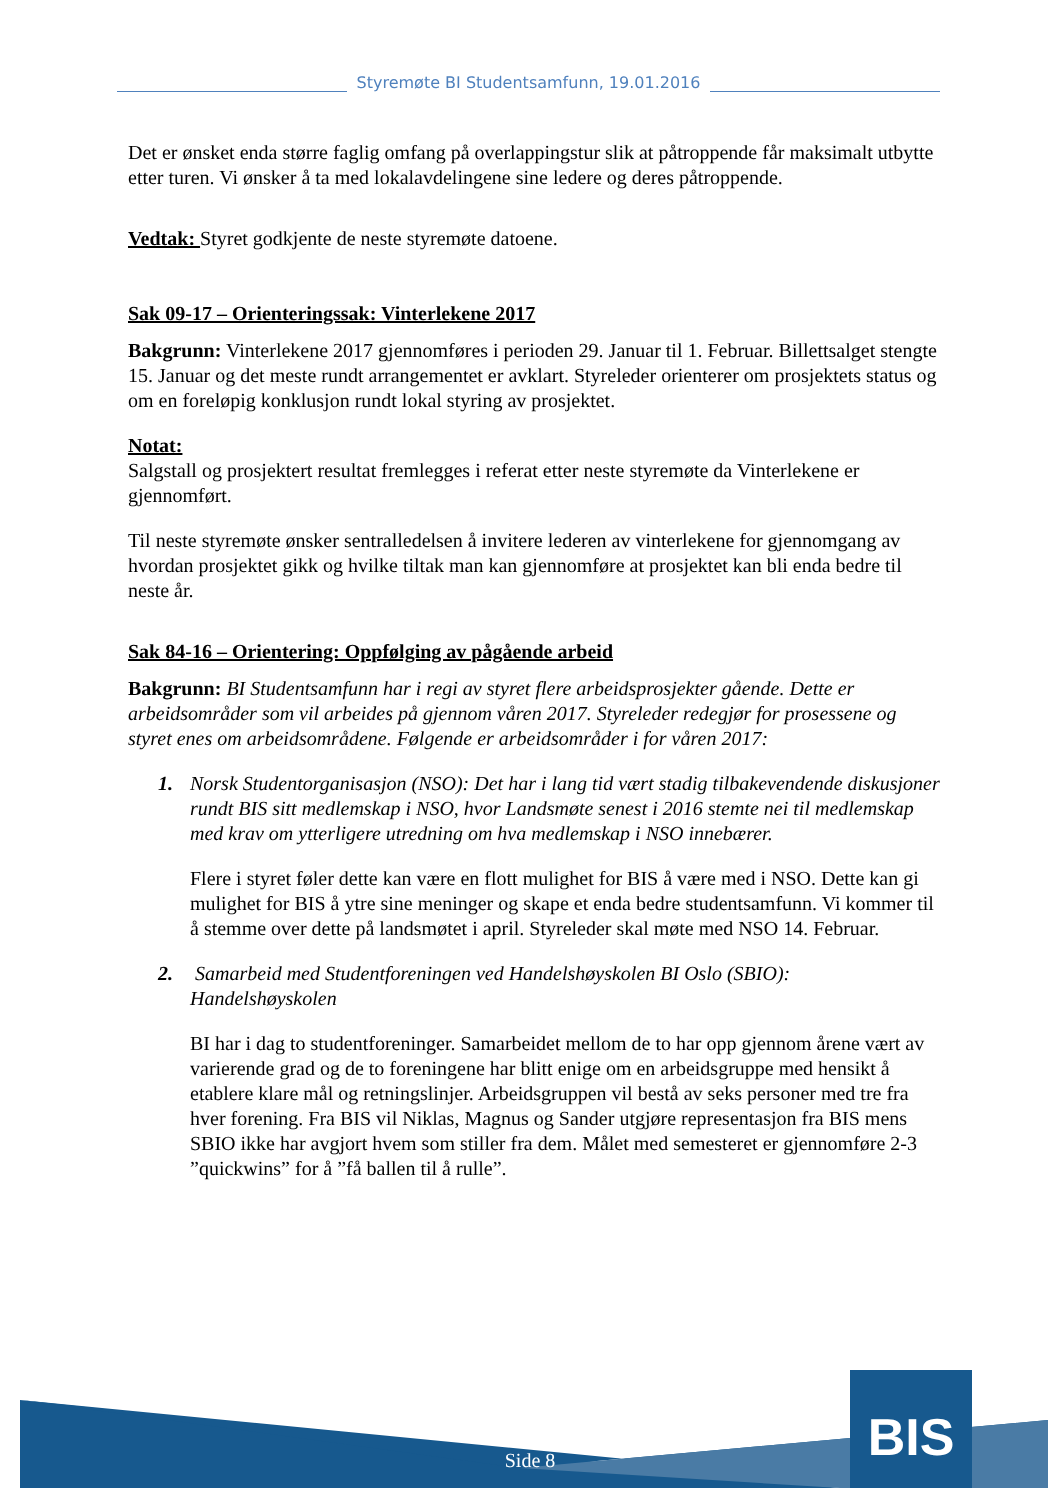Styremøte BI Studentsamfunn, 19.01.2016
Det er ønsket enda større faglig omfang på overlappingstur slik at påtroppende får maksimalt utbytte etter turen. Vi ønsker å ta med lokalavdelingene sine ledere og deres påtroppende.
Vedtak: Styret godkjente de neste styremøte datoene.
Sak 09-17 – Orienteringssak: Vinterlekene 2017
Bakgrunn: Vinterlekene 2017 gjennomføres i perioden 29. Januar til 1. Februar. Billettsalget stengte 15. Januar og det meste rundt arrangementet er avklart. Styreleder orienterer om prosjektets status og om en foreløpig konklusjon rundt lokal styring av prosjektet.
Notat:
Salgstall og prosjektert resultat fremlegges i referat etter neste styremøte da Vinterlekene er gjennomført.
Til neste styremøte ønsker sentralledelsen å invitere lederen av vinterlekene for gjennomgang av hvordan prosjektet gikk og hvilke tiltak man kan gjennomføre at prosjektet kan bli enda bedre til neste år.
Sak 84-16 – Orientering: Oppfølging av pågående arbeid
Bakgrunn: BI Studentsamfunn har i regi av styret flere arbeidsprosjekter gående. Dette er arbeidsområder som vil arbeides på gjennom våren 2017. Styreleder redegjør for prosessene og styret enes om arbeidsområdene. Følgende er arbeidsområder i for våren 2017:
1. Norsk Studentorganisasjon (NSO): Det har i lang tid vært stadig tilbakevendende diskusjoner rundt BIS sitt medlemskap i NSO, hvor Landsmøte senest i 2016 stemte nei til medlemskap med krav om ytterligere utredning om hva medlemskap i NSO innebærer.
Flere i styret føler dette kan være en flott mulighet for BIS å være med i NSO. Dette kan gi mulighet for BIS å ytre sine meninger og skape et enda bedre studentsamfunn. Vi kommer til å stemme over dette på landsmøtet i april. Styreleder skal møte med NSO 14. Februar.
2. Samarbeid med Studentforeningen ved Handelshøyskolen BI Oslo (SBIO): Handelshøyskolen
BI har i dag to studentforeninger. Samarbeidet mellom de to har opp gjennom årene vært av varierende grad og de to foreningene har blitt enige om en arbeidsgruppe med hensikt å etablere klare mål og retningslinjer. Arbeidsgruppen vil bestå av seks personer med tre fra hver forening. Fra BIS vil Niklas, Magnus og Sander utgjøre representasjon fra BIS mens SBIO ikke har avgjort hvem som stiller fra dem. Målet med semesteret er gjennomføre 2-3 ”quickwins” for å ”få ballen til å rulle”.
BIS
Side 8